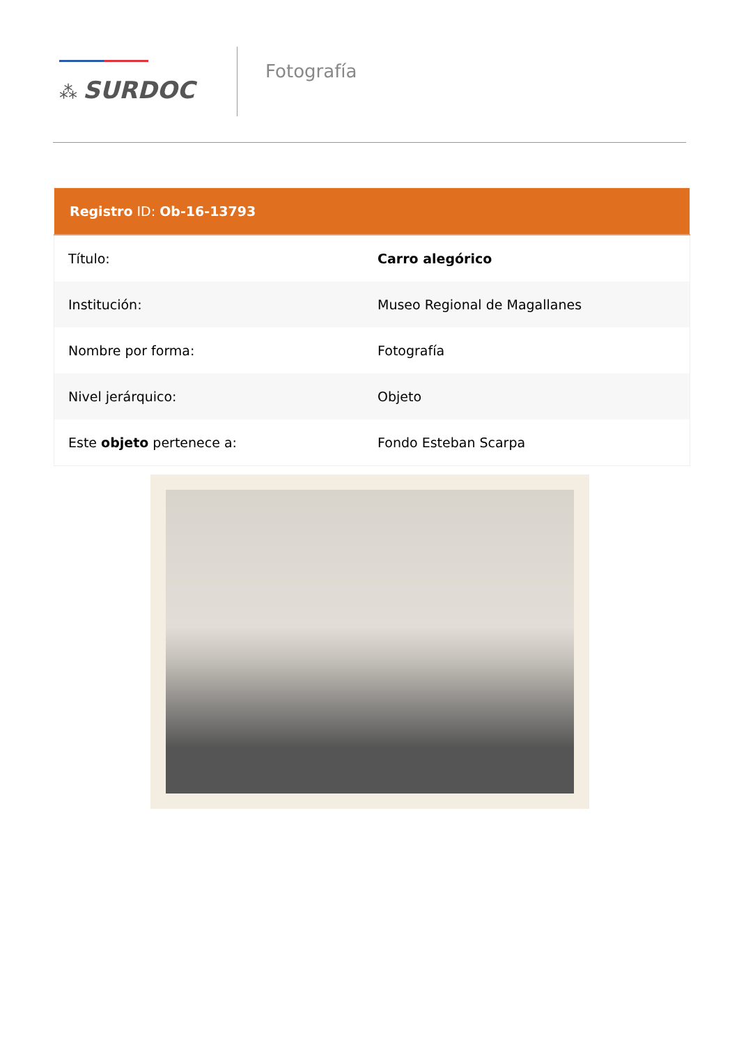⁂ SURDOC
Fotografía
| Registro ID: Ob-16-13793 | |
| --- | --- |
| Título: | Carro alegórico |
| Institución: | Museo Regional de Magallanes |
| Nombre por forma: | Fotografía |
| Nivel jerárquico: | Objeto |
| Este objeto pertenece a: | Fondo Esteban Scarpa |